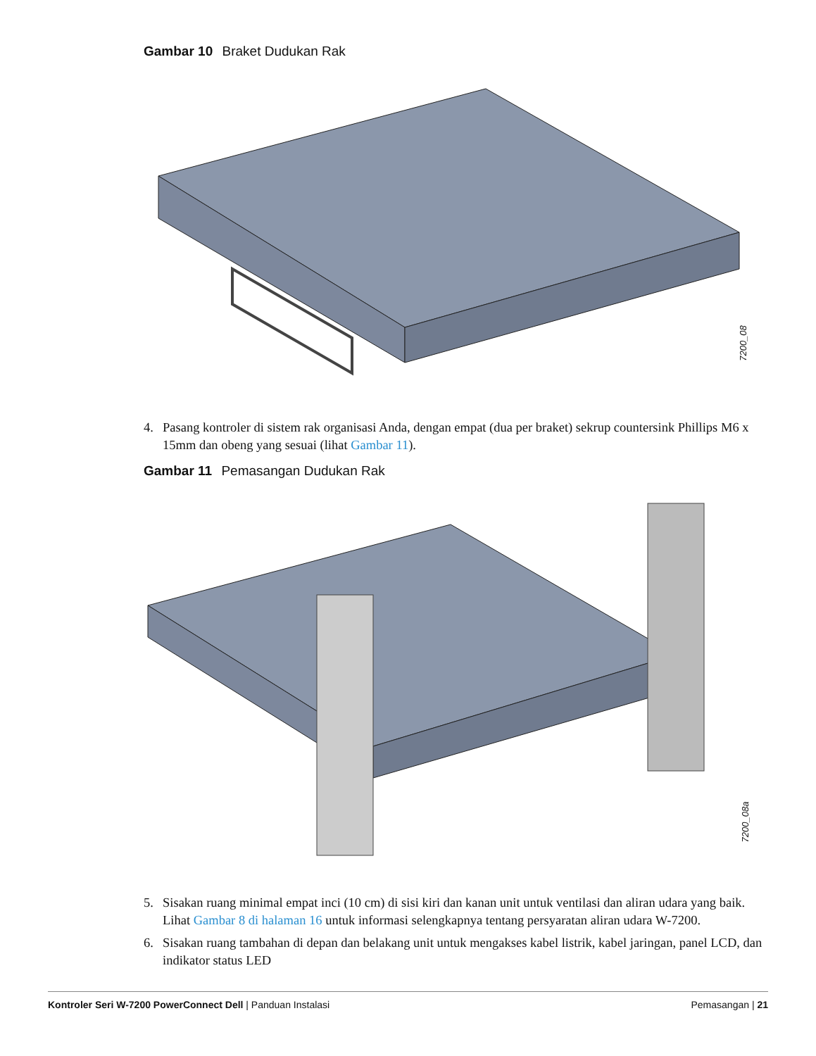Gambar 10 Braket Dudukan Rak
7200_08
4. Pasang kontroler di sistem rak organisasi Anda, dengan empat (dua per braket) sekrup countersink Phillips M6 x 15mm dan obeng yang sesuai (lihat Gambar 11).
Gambar 11 Pemasangan Dudukan Rak
7200_08a
5. Sisakan ruang minimal empat inci (10 cm) di sisi kiri dan kanan unit untuk ventilasi dan aliran udara yang baik. Lihat Gambar 8 di halaman 16 untuk informasi selengkapnya tentang persyaratan aliran udara W-7200.
6. Sisakan ruang tambahan di depan dan belakang unit untuk mengakses kabel listrik, kabel jaringan, panel LCD, dan indikator status LED
Kontroler Seri W-7200 PowerConnect Dell | Panduan Instalasi Pemasangan | 21